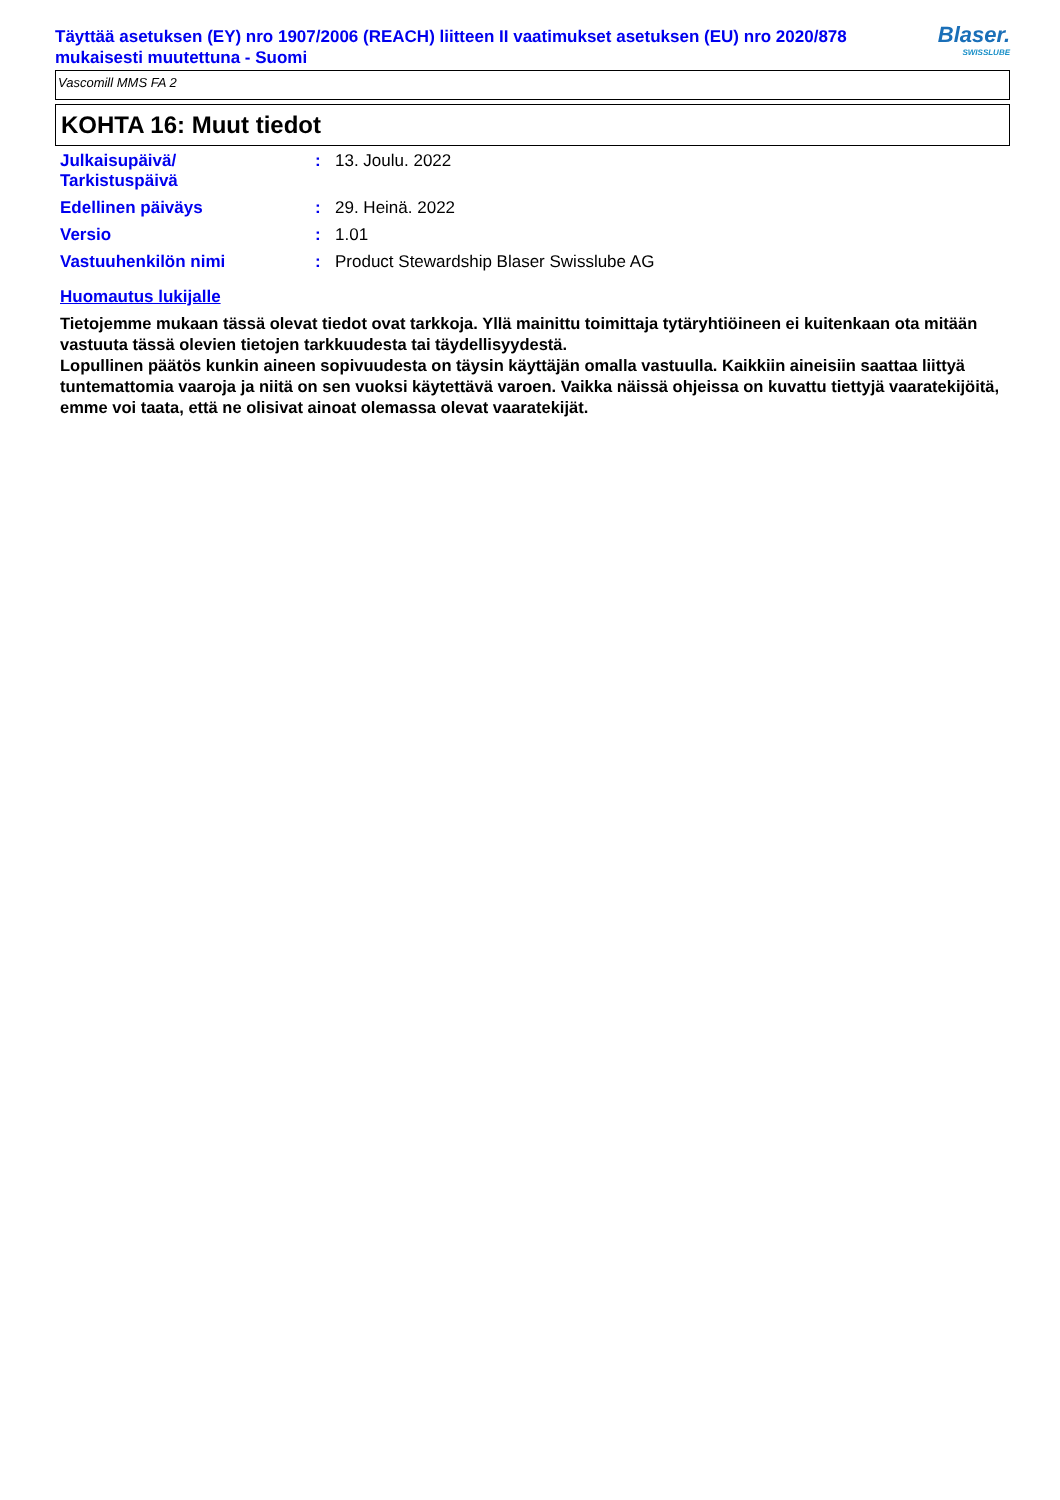Täyttää asetuksen (EY) nro 1907/2006 (REACH) liitteen II vaatimukset asetuksen (EU) nro 2020/878 mukaisesti muutettuna - Suomi
Blaser.
SWISSLUBE
Vascomill MMS FA 2
KOHTA 16: Muut tiedot
| Julkaisupäivä/ Tarkistuspäivä | : | 13. Joulu. 2022 |
| Edellinen päiväys | : | 29. Heinä. 2022 |
| Versio | : | 1.01 |
| Vastuuhenkilön nimi | : | Product Stewardship Blaser Swisslube AG |
Huomautus lukijalle
Tietojemme mukaan tässä olevat tiedot ovat tarkkoja. Yllä mainittu toimittaja tytäryhtiöineen ei kuitenkaan ota mitään vastuuta tässä olevien tietojen tarkkuudesta tai täydellisyydestä.
Lopullinen päätös kunkin aineen sopivuudesta on täysin käyttäjän omalla vastuulla. Kaikkiin aineisiin saattaa liittyä tuntemattomia vaaroja ja niitä on sen vuoksi käytettävä varoen. Vaikka näissä ohjeissa on kuvattu tiettyjä vaaratekijöitä, emme voi taata, että ne olisivat ainoat olemassa olevat vaaratekijät.